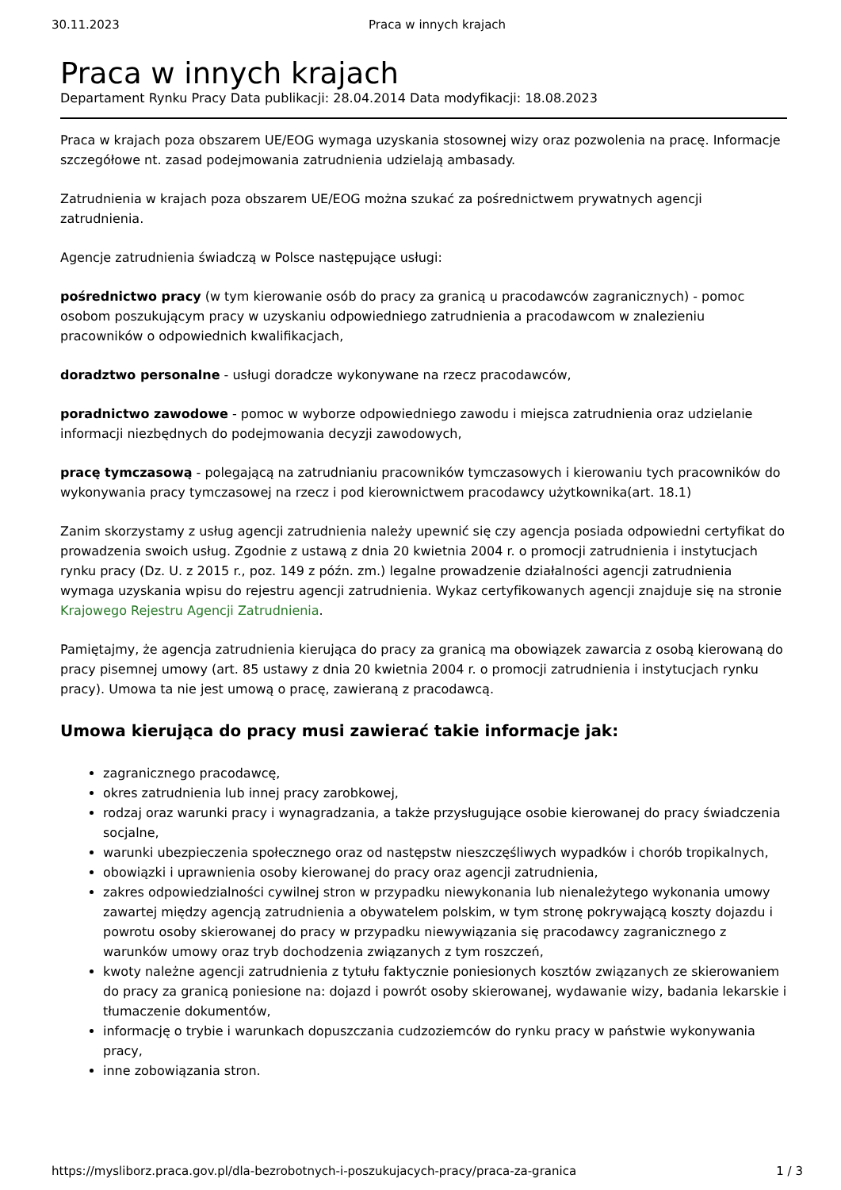30.11.2023 Praca w innych krajach
Praca w innych krajach
Departament Rynku Pracy Data publikacji: 28.04.2014 Data modyfikacji: 18.08.2023
Praca w krajach poza obszarem UE/EOG wymaga uzyskania stosownej wizy oraz pozwolenia na pracę. Informacje szczegółowe nt. zasad podejmowania zatrudnienia udzielają ambasady.
Zatrudnienia w krajach poza obszarem UE/EOG można szukać za pośrednictwem prywatnych agencji zatrudnienia.
Agencje zatrudnienia świadczą w Polsce następujące usługi:
pośrednictwo pracy (w tym kierowanie osób do pracy za granicą u pracodawców zagranicznych) - pomoc osobom poszukującym pracy w uzyskaniu odpowiedniego zatrudnienia a pracodawcom w znalezieniu pracowników o odpowiednich kwalifikacjach,
doradztwo personalne - usługi doradcze wykonywane na rzecz pracodawców,
poradnictwo zawodowe - pomoc w wyborze odpowiedniego zawodu i miejsca zatrudnienia oraz udzielanie informacji niezbędnych do podejmowania decyzji zawodowych,
pracę tymczasową - polegającą na zatrudnianiu pracowników tymczasowych i kierowaniu tych pracowników do wykonywania pracy tymczasowej na rzecz i pod kierownictwem pracodawcy użytkownika(art. 18.1)
Zanim skorzystamy z usług agencji zatrudnienia należy upewnić się czy agencja posiada odpowiedni certyfikat do prowadzenia swoich usług. Zgodnie z ustawą z dnia 20 kwietnia 2004 r. o promocji zatrudnienia i instytucjach rynku pracy (Dz. U. z 2015 r., poz. 149 z późn. zm.) legalne prowadzenie działalności agencji zatrudnienia wymaga uzyskania wpisu do rejestru agencji zatrudnienia. Wykaz certyfikowanych agencji znajduje się na stronie Krajowego Rejestru Agencji Zatrudnienia.
Pamiętajmy, że agencja zatrudnienia kierująca do pracy za granicą ma obowiązek zawarcia z osobą kierowaną do pracy pisemnej umowy (art. 85 ustawy z dnia 20 kwietnia 2004 r. o promocji zatrudnienia i instytucjach rynku pracy). Umowa ta nie jest umową o pracę, zawieraną z pracodawcą.
Umowa kierująca do pracy musi zawierać takie informacje jak:
zagranicznego pracodawcę,
okres zatrudnienia lub innej pracy zarobkowej,
rodzaj oraz warunki pracy i wynagradzania, a także przysługujące osobie kierowanej do pracy świadczenia socjalne,
warunki ubezpieczenia społecznego oraz od następstw nieszczęśliwych wypadków i chorób tropikalnych,
obowiązki i uprawnienia osoby kierowanej do pracy oraz agencji zatrudnienia,
zakres odpowiedzialności cywilnej stron w przypadku niewykonania lub nienależytego wykonania umowy zawartej między agencją zatrudnienia a obywatelem polskim, w tym stronę pokrywającą koszty dojazdu i powrotu osoby skierowanej do pracy w przypadku niewywiązania się pracodawcy zagranicznego z warunków umowy oraz tryb dochodzenia związanych z tym roszczeń,
kwoty należne agencji zatrudnienia z tytułu faktycznie poniesionych kosztów związanych ze skierowaniem do pracy za granicą poniesione na: dojazd i powrót osoby skierowanej, wydawanie wizy, badania lekarskie i tłumaczenie dokumentów,
informację o trybie i warunkach dopuszczania cudzoziemców do rynku pracy w państwie wykonywania pracy,
inne zobowiązania stron.
https://mysliborz.praca.gov.pl/dla-bezrobotnych-i-poszukujacych-pracy/praca-za-granica 1 / 3